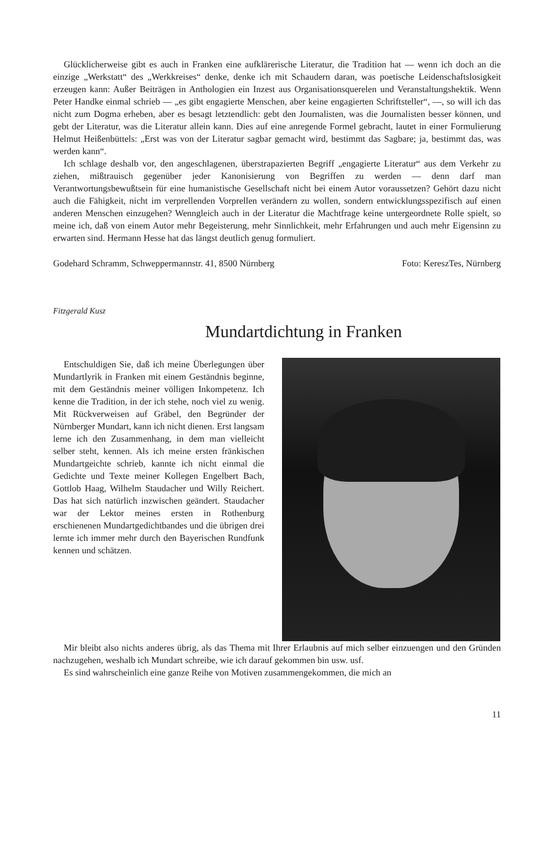Glücklicherweise gibt es auch in Franken eine aufklärerische Literatur, die Tradition hat — wenn ich doch an die einzige „Werkstatt“ des „Werkkreises“ denke, denke ich mit Schaudern daran, was poetische Leidenschaftslosigkeit erzeugen kann: Außer Beiträgen in Anthologien ein Inzest aus Organisationsquerelen und Veranstaltungshektik. Wenn Peter Handke einmal schrieb — „es gibt engagierte Menschen, aber keine engagierten Schriftsteller“, —, so will ich das nicht zum Dogma erheben, aber es besagt letztendlich: gebt den Journalisten, was die Journalisten besser können, und gebt der Literatur, was die Literatur allein kann. Dies auf eine anregende Formel gebracht, lautet in einer Formulierung Helmut Heißenbüttels: „Erst was von der Literatur sagbar gemacht wird, bestimmt das Sagbare; ja, bestimmt das, was werden kann“.
Ich schlage deshalb vor, den angeschlagenen, überstrapazierten Begriff „engagierte Literatur“ aus dem Verkehr zu ziehen, mißtrauisch gegenüber jeder Kanonisierung von Begriffen zu werden — denn darf man Verantwortungsbewußtsein für eine humanistische Gesellschaft nicht bei einem Autor voraussetzen? Gehört dazu nicht auch die Fähigkeit, nicht im verprellenden Vorprellen verändern zu wollen, sondern entwicklungsspezifisch auf einen anderen Menschen einzugehen? Wenngleich auch in der Literatur die Machtfrage keine untergeordnete Rolle spielt, so meine ich, daß von einem Autor mehr Begeisterung, mehr Sinnlichkeit, mehr Erfahrungen und auch mehr Eigensinn zu erwarten sind. Hermann Hesse hat das längst deutlich genug formuliert.
Godehard Schramm, Schweppermannstr. 41, 8500 Nürnberg Foto: KereszTes, Nürnberg
Fitzgerald Kusz
Mundartdichtung in Franken
Entschuldigen Sie, daß ich meine Überlegungen über Mundartlyrik in Franken mit einem Geständnis beginne, mit dem Geständnis meiner völligen Inkompetenz. Ich kenne die Tradition, in der ich stehe, noch viel zu wenig. Mit Rückverweisen auf Gräbel, den Begründer der Nürnberger Mundart, kann ich nicht dienen. Erst langsam lerne ich den Zusammenhang, in dem man vielleicht selber steht, kennen. Als ich meine ersten fränkischen Mundartgeichte schrieb, kannte ich nicht einmal die Gedichte und Texte meiner Kollegen Engelbert Bach, Gottlob Haag, Wilhelm Staudacher und Willy Reichert. Das hat sich natürlich inzwischen geändert. Staudacher war der Lektor meines ersten in Rothenburg erschienenen Mundartgedichtbandes und die übrigen drei lernte ich immer mehr durch den Bayerischen Rundfunk kennen und schätzen.
Mir bleibt also nichts anderes übrig, als das Thema mit Ihrer Erlaubnis auf mich selber einzuengen und den Gründen nachzugehen, weshalb ich Mundart schreibe, wie ich darauf gekommen bin usw. usf.
Es sind wahrscheinlich eine ganze Reihe von Motiven zusammengekommen, die mich an
11